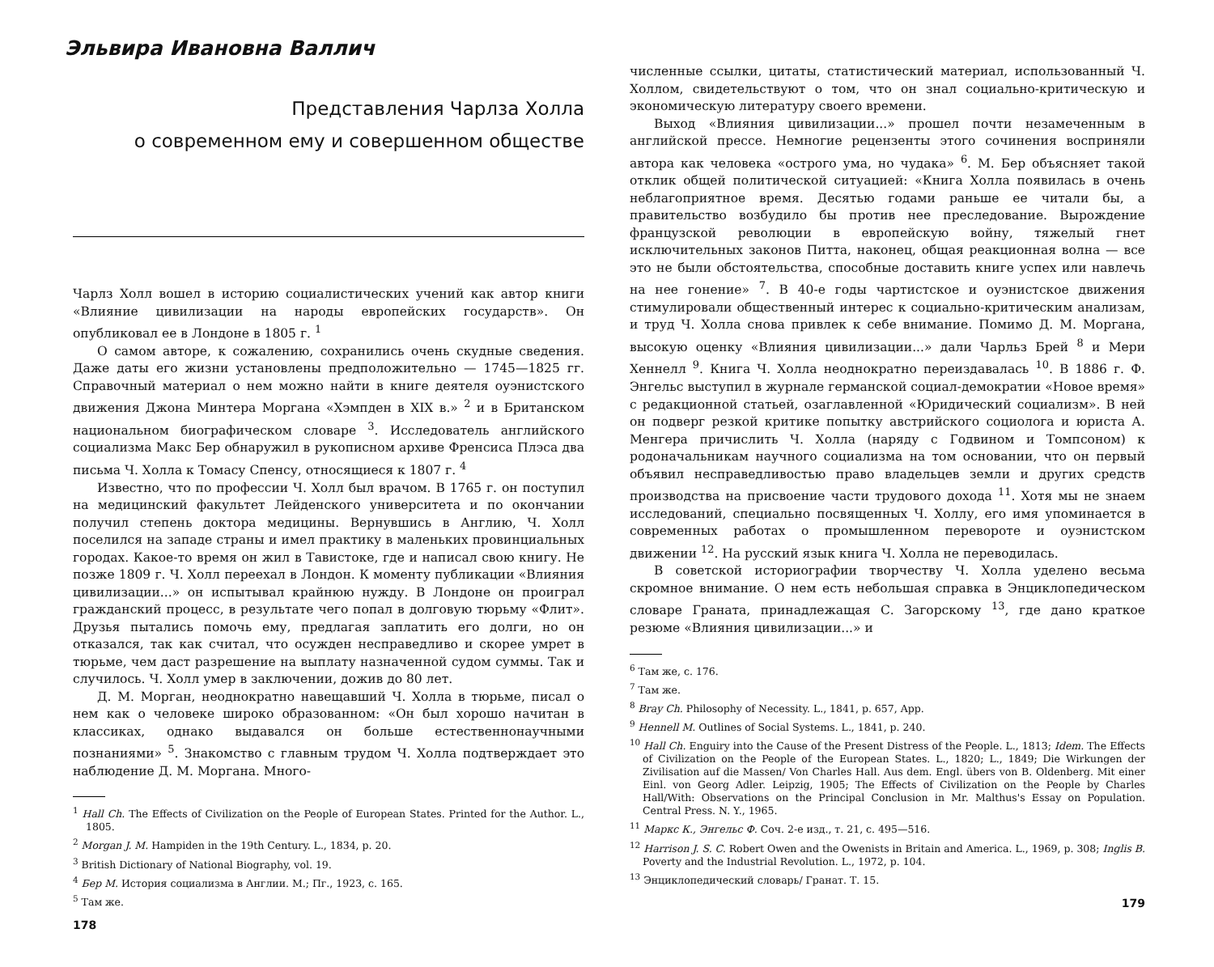Эльвира Ивановна Валлич
Представления Чарлза Холла
о современном ему и совершенном обществе
Чарлз Холл вошел в историю социалистических учений как автор книги «Влияние цивилизации на народы европейских государств». Он опубликовал ее в Лондоне в 1805 г. <sup>1</sup>
О самом авторе, к сожалению, сохранились очень скудные сведения. Даже даты его жизни установлены предположительно — 1745—1825 гг. Справочный материал о нем можно найти в книге деятеля оуэнистского движения Джона Минтера Моргана «Хэмпден в XIX в.» <sup>2</sup> и в Британском национальном биографическом словаре <sup>3</sup>. Исследователь английского социализма Макс Бер обнаружил в рукописном архиве Френсиса Плэса два письма Ч. Холла к Томасу Спенсу, относящиеся к 1807 г. <sup>4</sup>
Известно, что по профессии Ч. Холл был врачом. В 1765 г. он поступил на медицинский факультет Лейденского университета и по окончании получил степень доктора медицины. Вернувшись в Англию, Ч. Холл поселился на западе страны и имел практику в маленьких провинциальных городах. Какое-то время он жил в Тавистоке, где и написал свою книгу. Не позже 1809 г. Ч. Холл переехал в Лондон. К моменту публикации «Влияния цивилизации...» он испытывал крайнюю нужду. В Лондоне он проиграл гражданский процесс, в результате чего попал в долговую тюрьму «Флит». Друзья пытались помочь ему, предлагая заплатить его долги, но он отказался, так как считал, что осужден несправедливо и скорее умрет в тюрьме, чем даст разрешение на выплату назначенной судом суммы. Так и случилось. Ч. Холл умер в заключении, дожив до 80 лет.
Д. М. Морган, неоднократно навещавший Ч. Холла в тюрьме, писал о нем как о человеке широко образованном: «Он был хорошо начитан в классиках, однако выдавался он больше естественнонаучными познаниями» <sup>5</sup>. Знакомство с главным трудом Ч. Холла подтверждает это наблюдение Д. М. Моргана. Много-
<sup>1</sup> Hall Ch. The Effects of Civilization on the People of European States. Printed for the Author. L., 1805.
<sup>2</sup> Morgan J. M. Hampiden in the 19th Century. L., 1834, p. 20.
<sup>3</sup> British Dictionary of National Biography, vol. 19.
<sup>4</sup> Бер М. История социализма в Англии. М.; Пг., 1923, с. 165.
<sup>5</sup> Там же.
178
численные ссылки, цитаты, статистический материал, использованный Ч. Холлом, свидетельствуют о том, что он знал социально-критическую и экономическую литературу своего времени.
Выход «Влияния цивилизации...» прошел почти незамеченным в английской прессе. Немногие рецензенты этого сочинения восприняли автора как человека «острого ума, но чудака» <sup>6</sup>. М. Бер объясняет такой отклик общей политической ситуацией: «Книга Холла появилась в очень неблагоприятное время. Десятью годами раньше ее читали бы, а правительство возбудило бы против нее преследование. Вырождение французской революции в европейскую войну, тяжелый гнет исключительных законов Питта, наконец, общая реакционная волна — все это не были обстоятельства, способные доставить книге успех или навлечь на нее гонение» <sup>7</sup>. В 40-е годы чартистское и оуэнистское движения стимулировали общественный интерес к социально-критическим анализам, и труд Ч. Холла снова привлек к себе внимание. Помимо Д. М. Моргана, высокую оценку «Влияния цивилизации...» дали Чарльз Брей <sup>8</sup> и Мери Хеннелл <sup>9</sup>. Книга Ч. Холла неоднократно переиздавалась <sup>10</sup>. В 1886 г. Ф. Энгельс выступил в журнале германской социал-демократии «Новое время» с редакционной статьей, озаглавленной «Юридический социализм». В ней он подверг резкой критике попытку австрийского социолога и юриста А. Менгера причислить Ч. Холла (наряду с Годвином и Томпсоном) к родоначальникам научного социализма на том основании, что он первый объявил несправедливостью право владельцев земли и других средств производства на присвоение части трудового дохода <sup>11</sup>. Хотя мы не знаем исследований, специально посвященных Ч. Холлу, его имя упоминается в современных работах о промышленном перевороте и оуэнистском движении <sup>12</sup>. На русский язык книга Ч. Холла не переводилась.
В советской историографии творчеству Ч. Холла уделено весьма скромное внимание. О нем есть небольшая справка в Энциклопедическом словаре Граната, принадлежащая С. Загорскому <sup>13</sup>, где дано краткое резюме «Влияния цивилизации...» и
<sup>6</sup> Там же, с. 176.
<sup>7</sup> Там же.
<sup>8</sup> Bray Ch. Philosophy of Necessity. L., 1841, p. 657, App.
<sup>9</sup> Hennell M. Outlines of Social Systems. L., 1841, p. 240.
<sup>10</sup> Hall Ch. Enguiry into the Cause of the Present Distress of the People. L., 1813; Idem. The Effects of Civilization on the People of the European States. L., 1820; L., 1849; Die Wirkungen der Zivilisation auf die Massen/ Von Charles Hall. Aus dem. Engl. übers von B. Oldenberg. Mit einer Einl. von Georg Adler. Leipzig, 1905; The Effects of Civilization on the People by Charles Hall/With: Observations on the Principal Conclusion in Mr. Malthus's Essay on Population. Central Press. N. Y., 1965.
<sup>11</sup> Маркс К., Энгельс Ф. Соч. 2-е изд., т. 21, с. 495—516.
<sup>12</sup> Harrison J. S. C. Robert Owen and the Owenists in Britain and America. L., 1969, p. 308; Inglis B. Poverty and the Industrial Revolution. L., 1972, p. 104.
<sup>13</sup> Энциклопедический словарь/ Гранат. Т. 15.
179